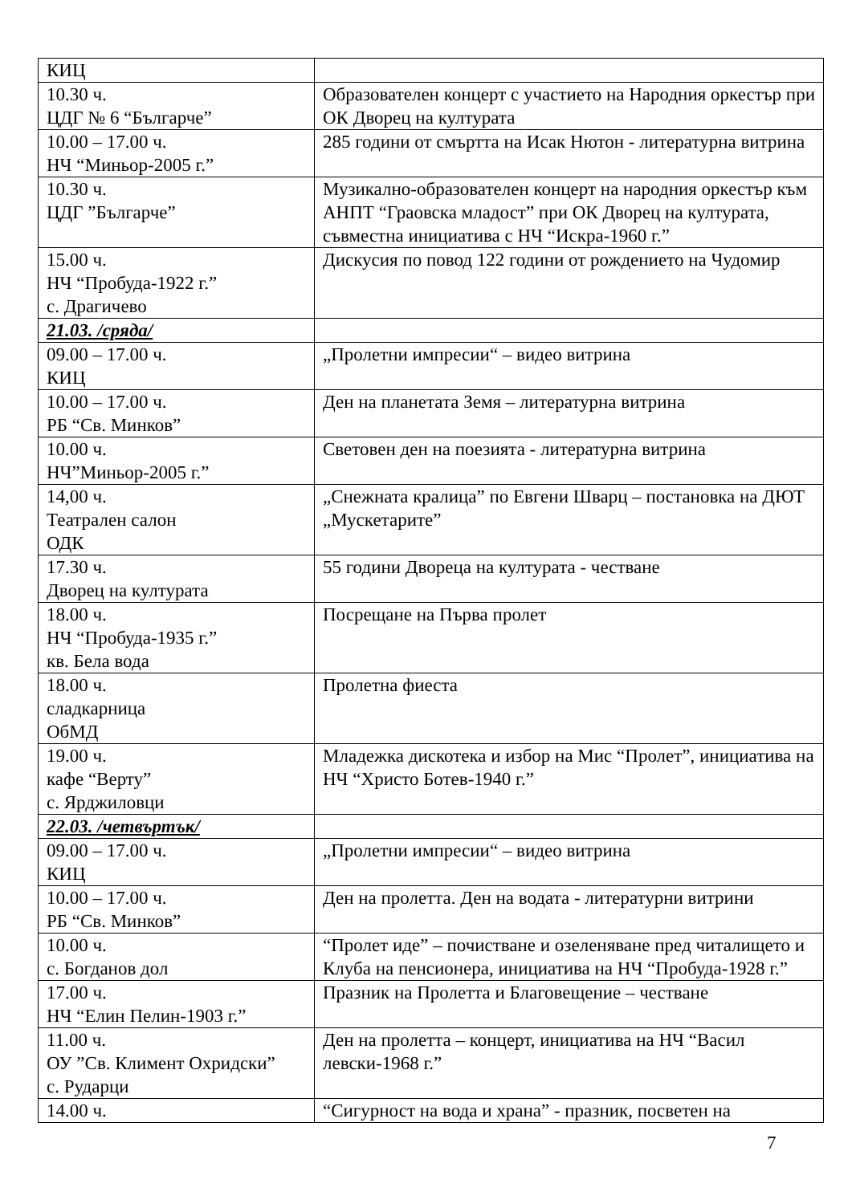| КИЦ | |
| 10.30 ч. ЦДГ № 6 “Българче” | Образователен концерт с участието на Народния оркестър при ОК Дворец на културата |
| 10.00 – 17.00 ч. НЧ “Миньор-2005 г.” | 285 години от смъртта на Исак Нютон - литературна витрина |
| 10.30 ч. ЦДГ ”Българче” | Музикално-образователен концерт на народния оркестър към АНПТ “Граовска младост” при ОК Дворец на културата, съвместна инициатива с НЧ “Искра-1960 г.” |
| 15.00 ч. НЧ “Пробуда-1922 г.” с. Драгичево | Дискусия по повод 122 години от рождението на Чудомир |
| 21.03. /сряда/ | |
| 09.00 – 17.00 ч. КИЦ | „Пролетни импресии“ – видео витрина |
| 10.00 – 17.00 ч. РБ “Св. Минков” | Ден на планетата Земя – литературна витрина |
| 10.00 ч. НЧ”Миньор-2005 г.” | Световен ден на поезията - литературна витрина |
| 14,00 ч. Театрален салон ОДК | „Снежната кралица” по Евгени Шварц – постановка на ДЮТ „Мускетарите” |
| 17.30 ч. Дворец на културата | 55 години Двореца на културата - честване |
| 18.00 ч. НЧ “Пробуда-1935 г.” кв. Бела вода | Посрещане на Първа пролет |
| 18.00 ч. сладкарница ОбМД | Пролетна фиеста |
| 19.00 ч. кафе “Верту” с. Ярджиловци | Младежка дискотека и избор на Мис “Пролет”, инициатива на НЧ “Христо Ботев-1940 г.” |
| 22.03. /четвъртък/ | |
| 09.00 – 17.00 ч. КИЦ | „Пролетни импресии“ – видео витрина |
| 10.00 – 17.00 ч. РБ “Св. Минков” | Ден на пролетта. Ден на водата - литературни витрини |
| 10.00 ч. с. Богданов дол | “Пролет иде” – почистване и озеленяване пред читалището и Клуба на пенсионера, инициатива на НЧ “Пробуда-1928 г.” |
| 17.00 ч. НЧ “Елин Пелин-1903 г.” | Празник на Пролетта и Благовещение – честване |
| 11.00 ч. ОУ ”Св. Климент Охридски” с. Рударци | Ден на пролетта – концерт, инициатива на НЧ “Васил левски-1968 г.” |
| 14.00 ч. | “Сигурност на вода и храна” - празник, посветен на |
7